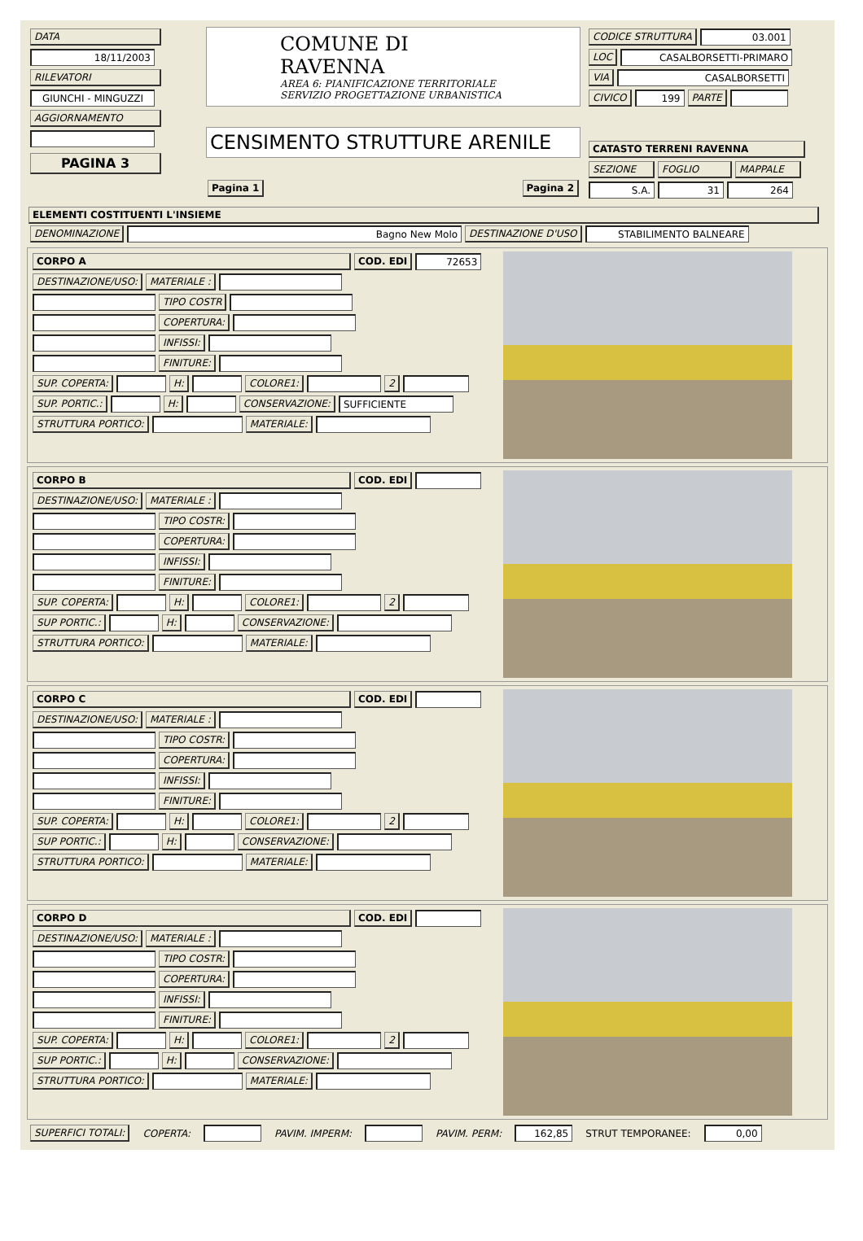DATA 18/11/2003 RILEVATORI GIUNCHI - MINGUZZI AGGIORNAMENTO
PAGINA 3
COMUNE DI RAVENNA
AREA 6: PIANIFICAZIONE TERRITORIALE
SERVIZIO PROGETTAZIONE URBANISTICA
CENSIMENTO STRUTTURE ARENILE
Pagina 1 Pagina 2
CODICE STRUTTURA 03.001
LOC CASALBORSETTI-PRIMARO
VIA CASALBORSETTI
CIVICO 199 PARTE
CATASTO TERRENI RAVENNA
SEZIONE FOGLIO MAPPALE
S.A. 31 264
ELEMENTI COSTITUENTI L'INSIEME
DENOMINAZIONE Bagno New Molo DESTINAZIONE D'USO STABILIMENTO BALNEARE
CORPO A COD. EDI 72653
DESTINAZIONE/USO: MATERIALE :
TIPO COSTR
COPERTURA:
INFISSI:
FINITURE:
SUP. COPERTA: H: COLORE1: 2
SUP. PORTIC.: H: CONSERVAZIONE: SUFFICIENTE
STRUTTURA PORTICO: MATERIALE:
CORPO B COD. EDI
DESTINAZIONE/USO: MATERIALE :
TIPO COSTR:
COPERTURA:
INFISSI:
FINITURE:
SUP. COPERTA: H: COLORE1: 2
SUP PORTIC.: H: CONSERVAZIONE:
STRUTTURA PORTICO: MATERIALE:
CORPO C COD. EDI
DESTINAZIONE/USO: MATERIALE :
TIPO COSTR:
COPERTURA:
INFISSI:
FINITURE:
SUP. COPERTA: H: COLORE1: 2
SUP PORTIC.: H: CONSERVAZIONE:
STRUTTURA PORTICO: MATERIALE:
CORPO D COD. EDI
DESTINAZIONE/USO: MATERIALE :
TIPO COSTR:
COPERTURA:
INFISSI:
FINITURE:
SUP. COPERTA: H: COLORE1: 2
SUP PORTIC.: H: CONSERVAZIONE:
STRUTTURA PORTICO: MATERIALE:
SUPERFICI TOTALI: COPERTA: PAVIM. IMPERM: PAVIM. PERM: 162,85 STRUT TEMPORANEE: 0,00